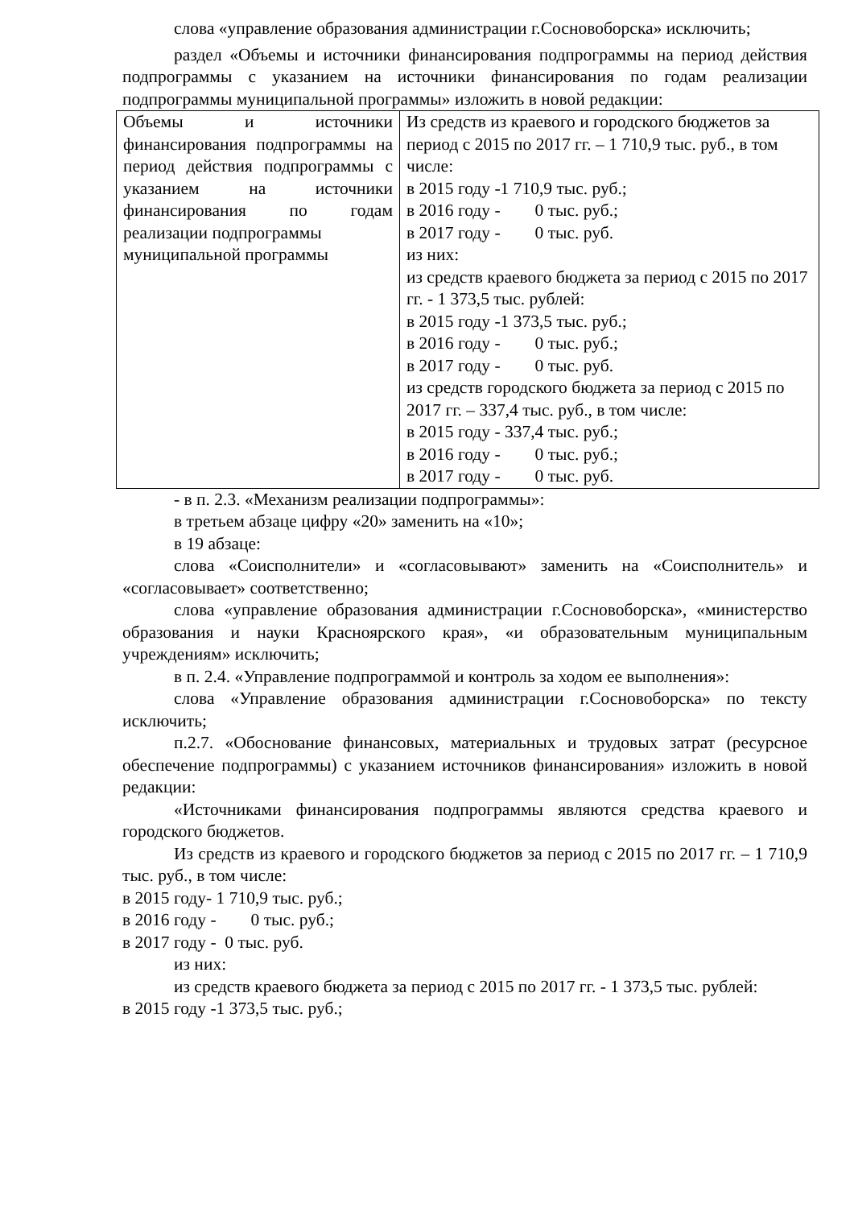слова «управление образования администрации г.Сосновоборска» исключить;
раздел «Объемы и источники финансирования подпрограммы на период действия подпрограммы с указанием на источники финансирования по годам реализации подпрограммы муниципальной программы» изложить в новой редакции:
| Объемы и источники финансирования подпрограммы на период действия подпрограммы с указанием на источники финансирования по годам реализации подпрограммы муниципальной программы | Из средств из краевого и городского бюджетов за период с 2015 по 2017 гг. – 1 710,9 тыс. руб., в том числе: в 2015 году -1 710,9 тыс. руб.; в 2016 году - 0 тыс. руб.; в 2017 году - 0 тыс. руб. из них: из средств краевого бюджета за период с 2015 по 2017 гг. - 1 373,5 тыс. рублей: в 2015 году -1 373,5 тыс. руб.; в 2016 году - 0 тыс. руб.; в 2017 году - 0 тыс. руб. из средств городского бюджета за период с 2015 по 2017 гг. – 337,4 тыс. руб., в том числе: в 2015 году - 337,4 тыс. руб.; в 2016 году - 0 тыс. руб.; в 2017 году - 0 тыс. руб. |
- в п. 2.3. «Механизм реализации подпрограммы»:
в третьем абзаце цифру «20» заменить на «10»;
в 19 абзаце:
слова «Соисполнители» и «согласовывают» заменить на «Соисполнитель» и «согласовывает» соответственно;
слова «управление образования администрации г.Сосновоборска», «министерство образования и науки Красноярского края», «и образовательным муниципальным учреждениям» исключить;
в п. 2.4. «Управление подпрограммой и контроль за ходом ее выполнения»:
слова «Управление образования администрации г.Сосновоборска» по тексту исключить;
п.2.7. «Обоснование финансовых, материальных и трудовых затрат (ресурсное обеспечение подпрограммы) с указанием источников финансирования» изложить в новой редакции:
«Источниками финансирования подпрограммы являются средства краевого и городского бюджетов.
Из средств из краевого и городского бюджетов за период с 2015 по 2017 гг. – 1 710,9 тыс. руб., в том числе:
в 2015 году- 1 710,9 тыс. руб.;
в 2016 году - 0 тыс. руб.;
в 2017 году - 0 тыс. руб.
из них:
из средств краевого бюджета за период с 2015 по 2017 гг. - 1 373,5 тыс. рублей:
в 2015 году -1 373,5 тыс. руб.;